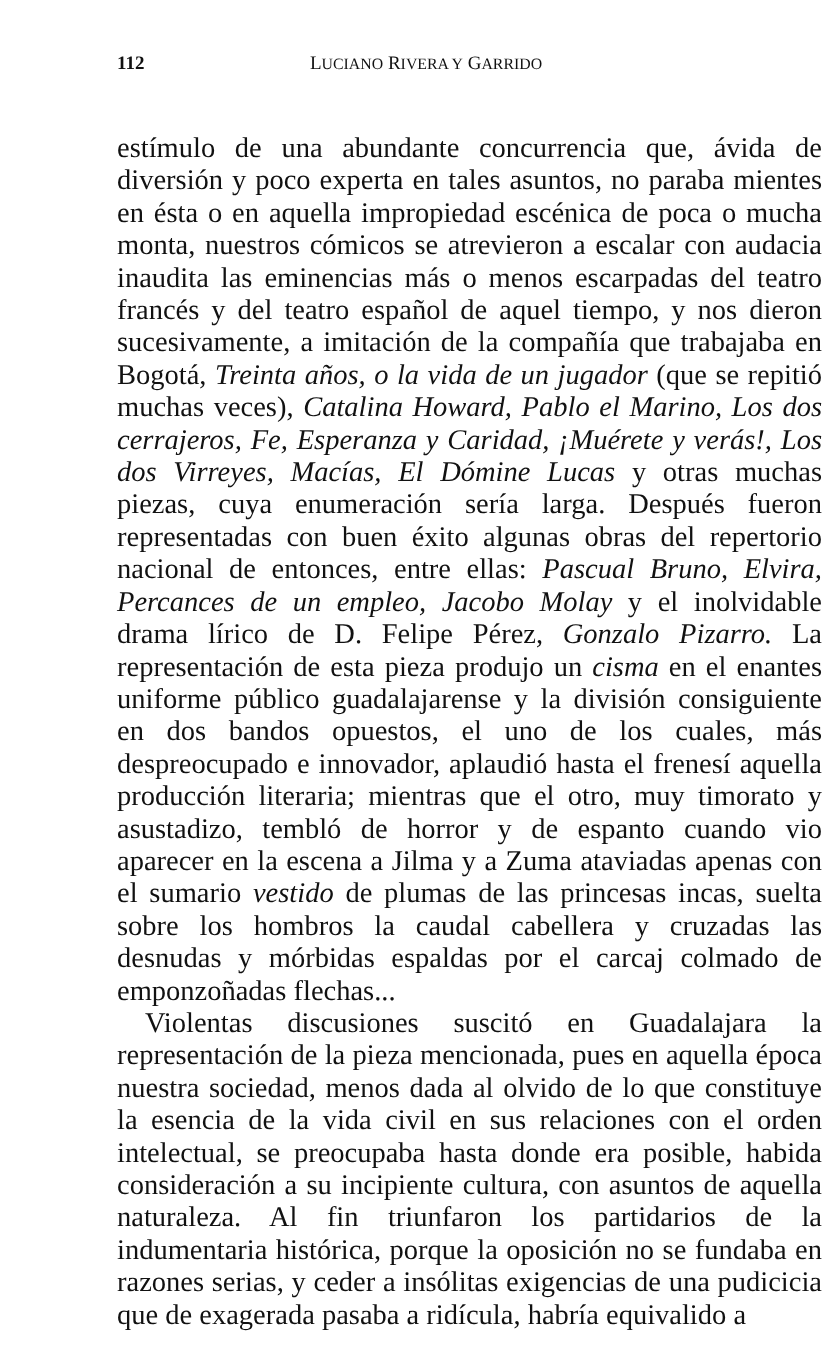112 LUCIANO RIVERA Y GARRIDO
estímulo de una abundante concurrencia que, ávida de diversión y poco experta en tales asuntos, no paraba mientes en ésta o en aquella impropiedad escénica de poca o mucha monta, nuestros cómicos se atrevieron a escalar con audacia inaudita las eminencias más o menos escarpadas del teatro francés y del teatro español de aquel tiempo, y nos dieron sucesivamente, a imitación de la compañía que trabajaba en Bogotá, Treinta años, o la vida de un jugador (que se repitió muchas veces), Catalina Howard, Pablo el Marino, Los dos cerrajeros, Fe, Esperanza y Caridad, ¡Muérete y verás!, Los dos Virreyes, Macías, El Dómine Lucas y otras muchas piezas, cuya enumeración sería larga. Después fueron representadas con buen éxito algunas obras del repertorio nacional de entonces, entre ellas: Pascual Bruno, Elvira, Percances de un empleo, Jacobo Molay y el inolvidable drama lírico de D. Felipe Pérez, Gonzalo Pizarro. La representación de esta pieza produjo un cisma en el enantes uniforme público guadalajarense y la división consiguiente en dos bandos opuestos, el uno de los cuales, más despreocupado e innovador, aplaudió hasta el frenesí aquella producción literaria; mientras que el otro, muy timorato y asustadizo, tembló de horror y de espanto cuando vio aparecer en la escena a Jilma y a Zuma ataviadas apenas con el sumario vestido de plumas de las princesas incas, suelta sobre los hombros la caudal cabellera y cruzadas las desnudas y mórbidas espaldas por el carcaj colmado de emponzoñadas flechas...
Violentas discusiones suscitó en Guadalajara la representación de la pieza mencionada, pues en aquella época nuestra sociedad, menos dada al olvido de lo que constituye la esencia de la vida civil en sus relaciones con el orden intelectual, se preocupaba hasta donde era posible, habida consideración a su incipiente cultura, con asuntos de aquella naturaleza. Al fin triunfaron los partidarios de la indumentaria histórica, porque la oposición no se fundaba en razones serias, y ceder a insólitas exigencias de una pudicicia que de exagerada pasaba a ridícula, habría equivalido a